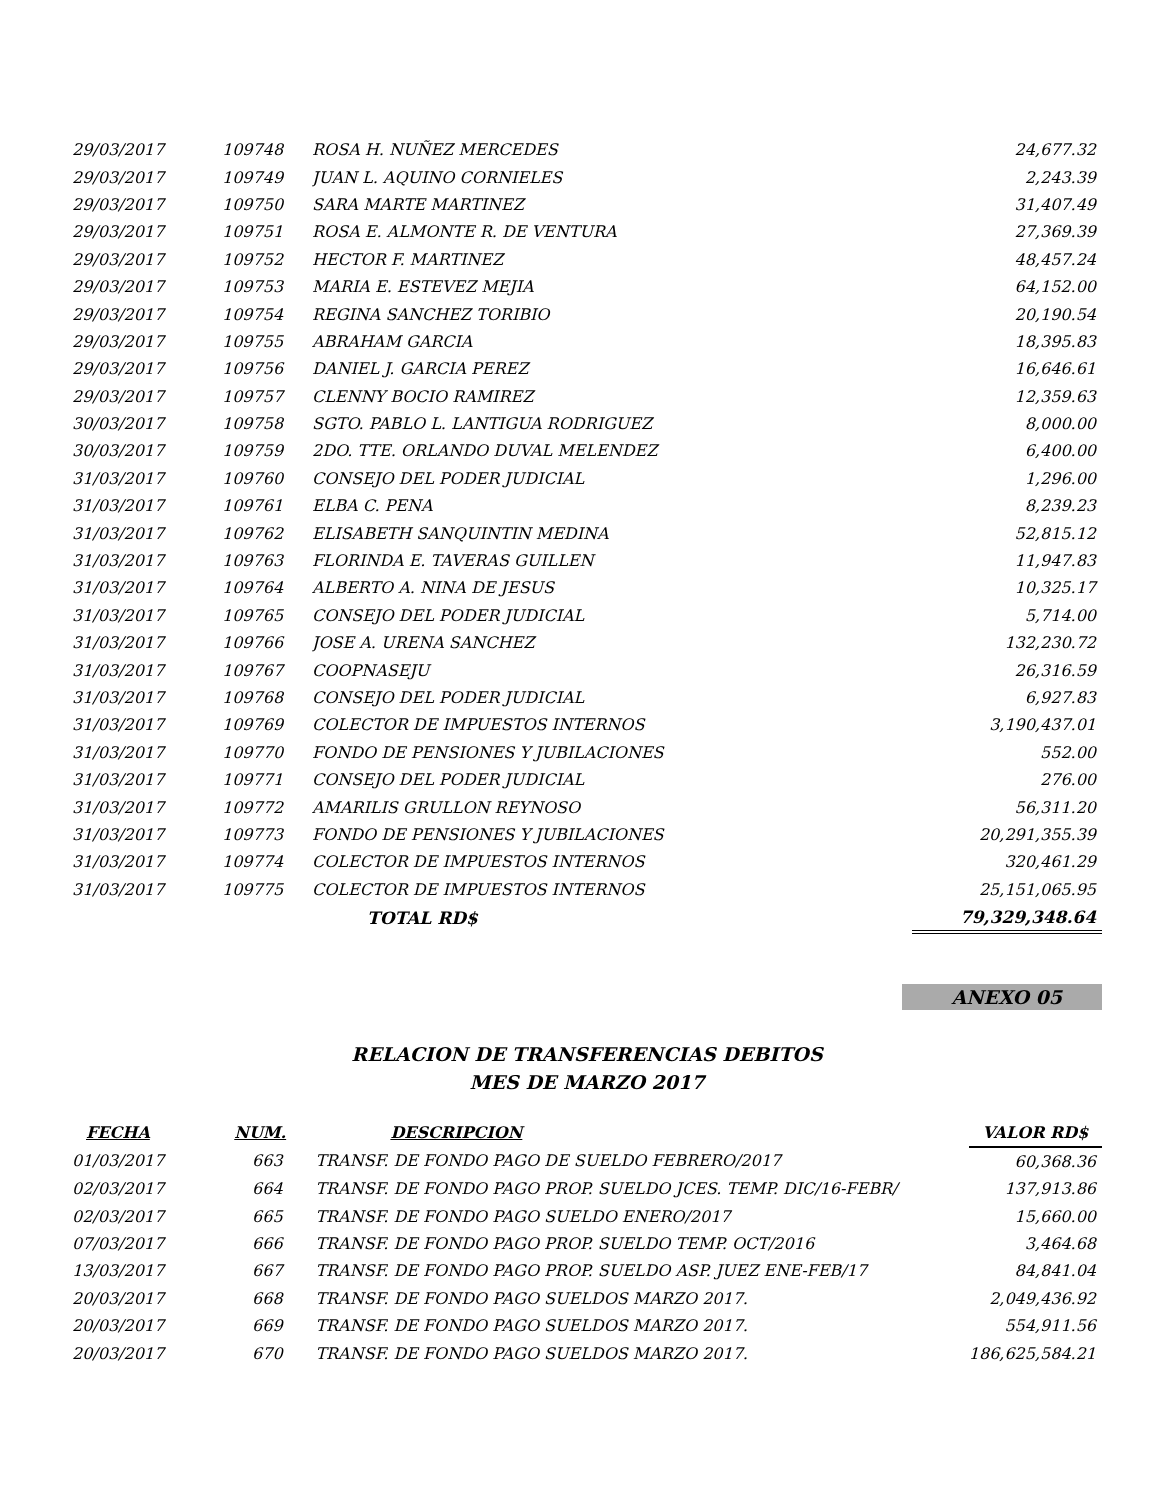| 29/03/2017 | 109748 | ROSA H. NUÑEZ MERCEDES | 24,677.32 |
| 29/03/2017 | 109749 | JUAN L. AQUINO CORNIELES | 2,243.39 |
| 29/03/2017 | 109750 | SARA MARTE MARTINEZ | 31,407.49 |
| 29/03/2017 | 109751 | ROSA E. ALMONTE R. DE VENTURA | 27,369.39 |
| 29/03/2017 | 109752 | HECTOR F. MARTINEZ | 48,457.24 |
| 29/03/2017 | 109753 | MARIA E. ESTEVEZ MEJIA | 64,152.00 |
| 29/03/2017 | 109754 | REGINA SANCHEZ TORIBIO | 20,190.54 |
| 29/03/2017 | 109755 | ABRAHAM GARCIA | 18,395.83 |
| 29/03/2017 | 109756 | DANIEL J. GARCIA PEREZ | 16,646.61 |
| 29/03/2017 | 109757 | CLENNY BOCIO RAMIREZ | 12,359.63 |
| 30/03/2017 | 109758 | SGTO. PABLO L. LANTIGUA RODRIGUEZ | 8,000.00 |
| 30/03/2017 | 109759 | 2DO. TTE. ORLANDO DUVAL MELENDEZ | 6,400.00 |
| 31/03/2017 | 109760 | CONSEJO DEL PODER JUDICIAL | 1,296.00 |
| 31/03/2017 | 109761 | ELBA C. PENA | 8,239.23 |
| 31/03/2017 | 109762 | ELISABETH SANQUINTIN MEDINA | 52,815.12 |
| 31/03/2017 | 109763 | FLORINDA E. TAVERAS GUILLEN | 11,947.83 |
| 31/03/2017 | 109764 | ALBERTO A. NINA DE JESUS | 10,325.17 |
| 31/03/2017 | 109765 | CONSEJO DEL PODER JUDICIAL | 5,714.00 |
| 31/03/2017 | 109766 | JOSE A. URENA SANCHEZ | 132,230.72 |
| 31/03/2017 | 109767 | COOPNASEJU | 26,316.59 |
| 31/03/2017 | 109768 | CONSEJO DEL PODER JUDICIAL | 6,927.83 |
| 31/03/2017 | 109769 | COLECTOR DE IMPUESTOS INTERNOS | 3,190,437.01 |
| 31/03/2017 | 109770 | FONDO DE PENSIONES Y JUBILACIONES | 552.00 |
| 31/03/2017 | 109771 | CONSEJO DEL PODER JUDICIAL | 276.00 |
| 31/03/2017 | 109772 | AMARILIS GRULLON REYNOSO | 56,311.20 |
| 31/03/2017 | 109773 | FONDO DE PENSIONES Y JUBILACIONES | 20,291,355.39 |
| 31/03/2017 | 109774 | COLECTOR DE IMPUESTOS INTERNOS | 320,461.29 |
| 31/03/2017 | 109775 | COLECTOR DE IMPUESTOS INTERNOS | 25,151,065.95 |
| | | TOTAL RD$ | 79,329,348.64 |
ANEXO 05
RELACION DE TRANSFERENCIAS DEBITOS
MES DE MARZO 2017
| FECHA | NUM. | DESCRIPCION | VALOR RD$ |
| --- | --- | --- | --- |
| 01/03/2017 | 663 | TRANSF. DE FONDO PAGO DE SUELDO FEBRERO/2017 | 60,368.36 |
| 02/03/2017 | 664 | TRANSF. DE FONDO PAGO PROP. SUELDO JCES. TEMP. DIC/16-FEBR/ | 137,913.86 |
| 02/03/2017 | 665 | TRANSF. DE FONDO PAGO SUELDO ENERO/2017 | 15,660.00 |
| 07/03/2017 | 666 | TRANSF. DE FONDO PAGO PROP. SUELDO TEMP. OCT/2016 | 3,464.68 |
| 13/03/2017 | 667 | TRANSF. DE FONDO PAGO PROP. SUELDO ASP. JUEZ ENE-FEB/17 | 84,841.04 |
| 20/03/2017 | 668 | TRANSF. DE FONDO PAGO SUELDOS MARZO 2017. | 2,049,436.92 |
| 20/03/2017 | 669 | TRANSF. DE FONDO PAGO SUELDOS MARZO 2017. | 554,911.56 |
| 20/03/2017 | 670 | TRANSF. DE FONDO PAGO SUELDOS MARZO 2017. | 186,625,584.21 |